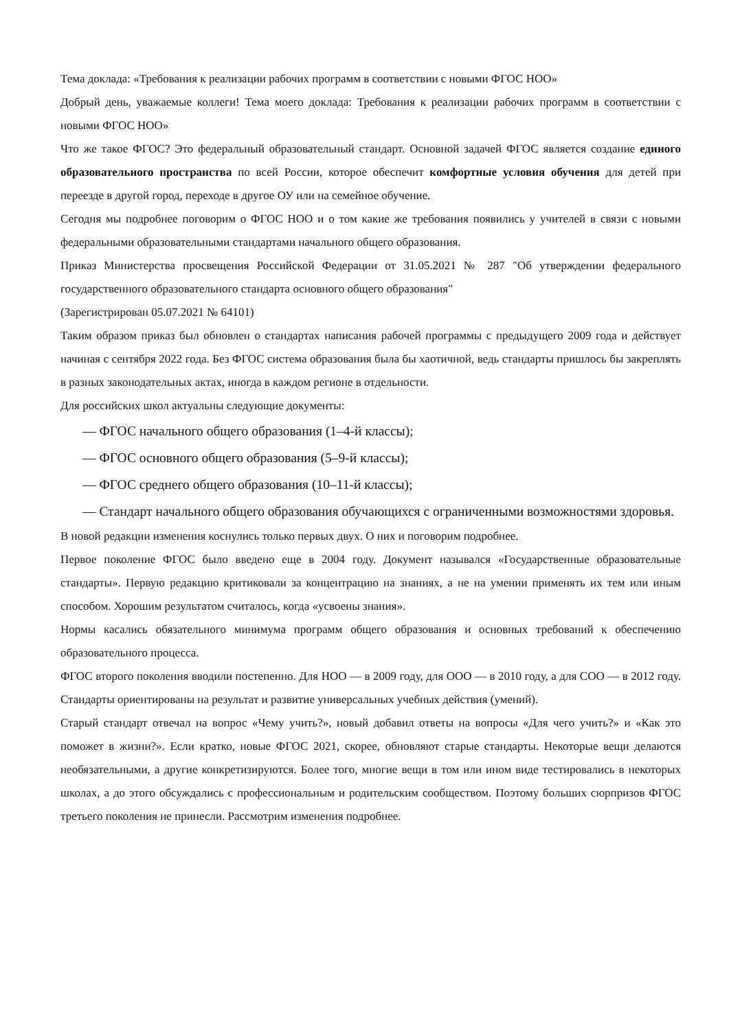Тема доклада: «Требования к реализации рабочих программ в соответствии с новыми ФГОС НОО»
Добрый день, уважаемые коллеги! Тема моего доклада: Требования к реализации рабочих программ в соответствии с новыми ФГОС НОО»
Что же такое ФГОС? Это федеральный образовательный стандарт. Основной задачей ФГОС является создание единого образовательного пространства по всей России, которое обеспечит комфортные условия обучения для детей при переезде в другой город, переходе в другое ОУ или на семейное обучение.
Сегодня мы подробнее поговорим о ФГОС НОО и о том какие же требования появились у учителей в связи с новыми федеральными образовательными стандартами начального общего образования.
Приказ Министерства просвещения Российской Федерации от 31.05.2021 № 287 "Об утверждении федерального государственного образовательного стандарта основного общего образования"
(Зарегистрирован 05.07.2021 № 64101)
Таким образом приказ был обновлен о стандартах написания рабочей программы с предыдущего 2009 года и действует начиная с сентября 2022 года. Без ФГОС система образования была бы хаотичной, ведь стандарты пришлось бы закреплять в разных законодательных актах, иногда в каждом регионе в отдельности.
Для российских школ актуальны следующие документы:
— ФГОС начального общего образования (1–4-й классы);
— ФГОС основного общего образования (5–9-й классы);
— ФГОС среднего общего образования (10–11-й классы);
— Стандарт начального общего образования обучающихся с ограниченными возможностями здоровья.
В новой редакции изменения коснулись только первых двух. О них и поговорим подробнее.
Первое поколение ФГОС было введено еще в 2004 году. Документ назывался «Государственные образовательные стандарты». Первую редакцию критиковали за концентрацию на знаниях, а не на умении применять их тем или иным способом. Хорошим результатом считалось, когда «усвоены знания».
Нормы касались обязательного минимума программ общего образования и основных требований к обеспечению образовательного процесса.
ФГОС второго поколения вводили постепенно. Для НОО — в 2009 году, для ООО — в 2010 году, а для СОО — в 2012 году. Стандарты ориентированы на результат и развитие универсальных учебных действия (умений).
Старый стандарт отвечал на вопрос «Чему учить?», новый добавил ответы на вопросы «Для чего учить?» и «Как это поможет в жизни?». Если кратко, новые ФГОС 2021, скорее, обновляют старые стандарты. Некоторые вещи делаются необязательными, а другие конкретизируются. Более того, многие вещи в том или ином виде тестировались в некоторых школах, а до этого обсуждались с профессиональным и родительским сообществом. Поэтому больших сюрпризов ФГОС третьего поколения не принесли. Рассмотрим изменения подробнее.